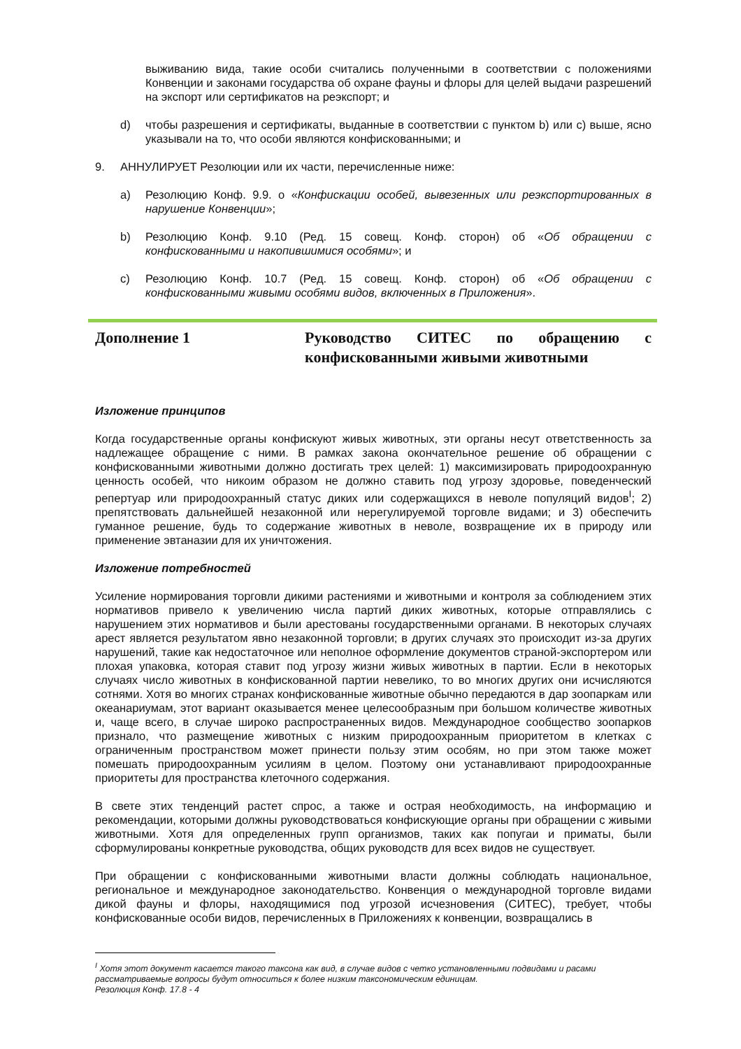выживанию вида, такие особи считались полученными в соответствии с положениями Конвенции и законами государства об охране фауны и флоры для целей выдачи разрешений на экспорт или сертификатов на реэкспорт; и
d) чтобы разрешения и сертификаты, выданные в соответствии с пунктом b) или c) выше, ясно указывали на то, что особи являются конфискованными; и
9. АННУЛИРУЕТ Резолюции или их части, перечисленные ниже:
a) Резолюцию Конф. 9.9. о «Конфискации особей, вывезенных или реэкспортированных в нарушение Конвенции»;
b) Резолюцию Конф. 9.10 (Ред. 15 совещ. Конф. сторон) об «Об обращении с конфискованными и накопившимися особями»; и
c) Резолюцию Конф. 10.7 (Ред. 15 совещ. Конф. сторон) об «Об обращении с конфискованными живыми особями видов, включенных в Приложения».
Дополнение 1 Руководство СИТЕС по обращению с конфискованными живыми животными
Изложение принципов
Когда государственные органы конфискуют живых животных, эти органы несут ответственность за надлежащее обращение с ними. В рамках закона окончательное решение об обращении с конфискованными животными должно достигать трех целей: 1) максимизировать природоохранную ценность особей, что никоим образом не должно ставить под угрозу здоровье, поведенческий репертуар или природоохранный статус диких или содержащихся в неволе популяций видов<sup>I</sup>; 2) препятствовать дальнейшей незаконной или нерегулируемой торговле видами; и 3) обеспечить гуманное решение, будь то содержание животных в неволе, возвращение их в природу или применение эвтаназии для их уничтожения.
Изложение потребностей
Усиление нормирования торговли дикими растениями и животными и контроля за соблюдением этих нормативов привело к увеличению числа партий диких животных, которые отправлялись с нарушением этих нормативов и были арестованы государственными органами. В некоторых случаях арест является результатом явно незаконной торговли; в других случаях это происходит из-за других нарушений, такие как недостаточное или неполное оформление документов страной-экспортером или плохая упаковка, которая ставит под угрозу жизни живых животных в партии. Если в некоторых случаях число животных в конфискованной партии невелико, то во многих других они исчисляются сотнями. Хотя во многих странах конфискованные животные обычно передаются в дар зоопаркам или океанариумам, этот вариант оказывается менее целесообразным при большом количестве животных и, чаще всего, в случае широко распространенных видов. Международное сообщество зоопарков признало, что размещение животных с низким природоохранным приоритетом в клетках с ограниченным пространством может принести пользу этим особям, но при этом также может помешать природоохранным усилиям в целом. Поэтому они устанавливают природоохранные приоритеты для пространства клеточного содержания.
В свете этих тенденций растет спрос, а также и острая необходимость, на информацию и рекомендации, которыми должны руководствоваться конфискующие органы при обращении с живыми животными. Хотя для определенных групп организмов, таких как попугаи и приматы, были сформулированы конкретные руководства, общих руководств для всех видов не существует.
При обращении с конфискованными животными власти должны соблюдать национальное, региональное и международное законодательство. Конвенция о международной торговле видами дикой фауны и флоры, находящимися под угрозой исчезновения (СИТЕС), требует, чтобы конфискованные особи видов, перечисленных в Приложениях к конвенции, возвращались в
<sup>I</sup> Хотя этот документ касается такого таксона как вид, в случае видов с четко установленными подвидами и расами рассматриваемые вопросы будут относиться к более низким таксономическим единицам.
Резолюция Конф. 17.8 - 4